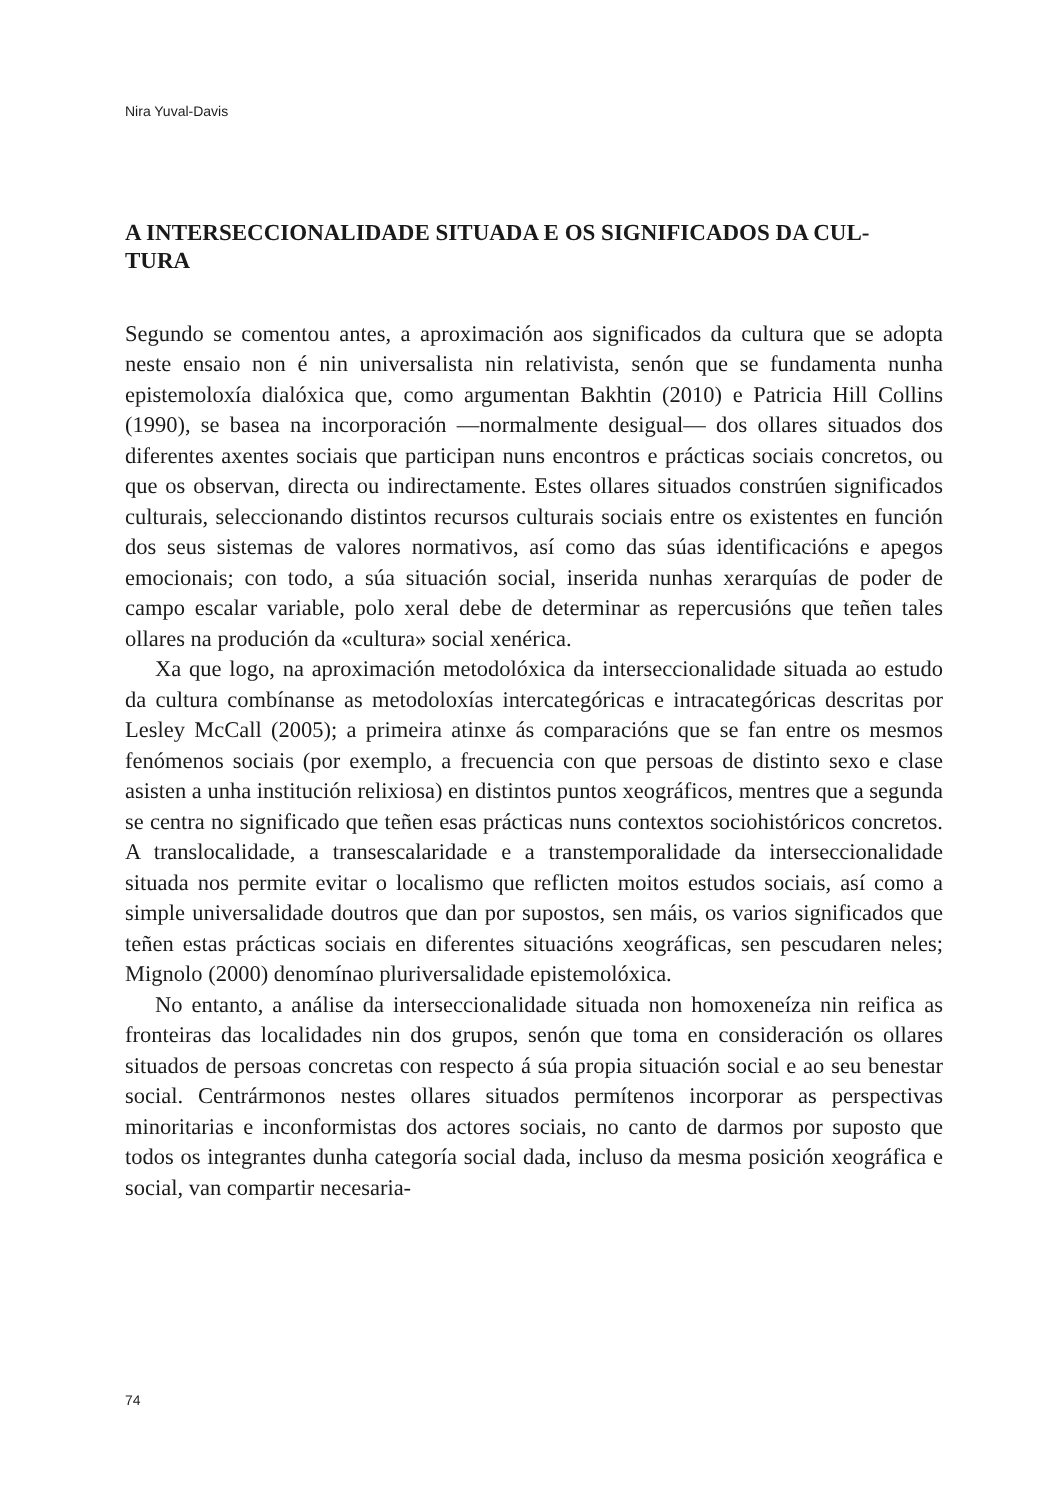Nira Yuval-Davis
A INTERSECCIONALIDADE SITUADA E OS SIGNIFICADOS DA CUL-
TURA
Segundo se comentou antes, a aproximación aos significados da cultura que se adopta neste ensaio non é nin universalista nin relativista, senón que se fundamenta nunha epistemoloxía dialóxica que, como argumentan Bakhtin (2010) e Patricia Hill Collins (1990), se basea na incorporación —normalmente desigual— dos ollares situados dos diferentes axentes sociais que participan nuns encontros e prácticas sociais concretos, ou que os observan, directa ou indirectamente. Estes ollares situados constrúen significados culturais, seleccionando distintos recursos culturais sociais entre os existentes en función dos seus sistemas de valores normativos, así como das súas identificacións e apegos emocionais; con todo, a súa situación social, inserida nunhas xerarquías de poder de campo escalar variable, polo xeral debe de determinar as repercusións que teñen tales ollares na produción da «cultura» social xenérica.
Xa que logo, na aproximación metodolóxica da interseccionalidade situada ao estudo da cultura combínanse as metodoloxías intercategóricas e intracategóricas descritas por Lesley McCall (2005); a primeira atinxe ás comparacións que se fan entre os mesmos fenómenos sociais (por exemplo, a frecuencia con que persoas de distinto sexo e clase asisten a unha institución relixiosa) en distintos puntos xeográficos, mentres que a segunda se centra no significado que teñen esas prácticas nuns contextos sociohistóricos concretos. A translocalidade, a transescalaridade e a transtemporalidade da interseccionalidade situada nos permite evitar o localismo que reflicten moitos estudos sociais, así como a simple universalidade doutros que dan por supostos, sen máis, os varios significados que teñen estas prácticas sociais en diferentes situacións xeográficas, sen pescudaren neles; Mignolo (2000) denomínao pluriversalidade epistemolóxica.
No entanto, a análise da interseccionalidade situada non homoxeneíza nin reifica as fronteiras das localidades nin dos grupos, senón que toma en consideración os ollares situados de persoas concretas con respecto á súa propia situación social e ao seu benestar social. Centrármonos nestes ollares situados permítenos incorporar as perspectivas minoritarias e inconformistas dos actores sociais, no canto de darmos por suposto que todos os integrantes dunha categoría social dada, incluso da mesma posición xeográfica e social, van compartir necesaria-
74